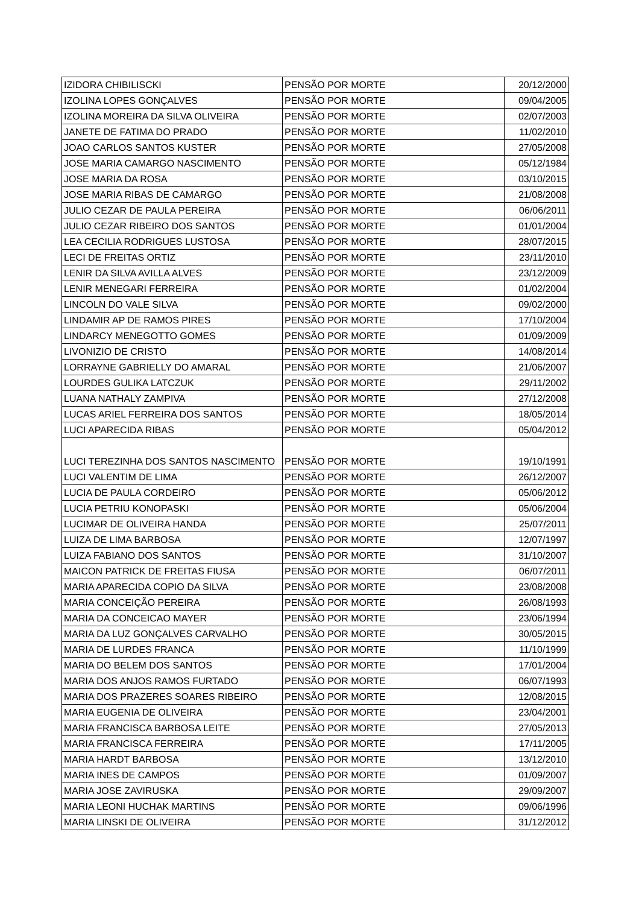| IZIDORA CHIBILISCKI | PENSÃO POR MORTE | 20/12/2000 |
| IZOLINA LOPES GONÇALVES | PENSÃO POR MORTE | 09/04/2005 |
| IZOLINA MOREIRA DA SILVA OLIVEIRA | PENSÃO POR MORTE | 02/07/2003 |
| JANETE DE FATIMA DO PRADO | PENSÃO POR MORTE | 11/02/2010 |
| JOAO CARLOS SANTOS KUSTER | PENSÃO POR MORTE | 27/05/2008 |
| JOSE MARIA CAMARGO NASCIMENTO | PENSÃO POR MORTE | 05/12/1984 |
| JOSE MARIA DA ROSA | PENSÃO POR MORTE | 03/10/2015 |
| JOSE MARIA RIBAS DE CAMARGO | PENSÃO POR MORTE | 21/08/2008 |
| JULIO CEZAR DE PAULA PEREIRA | PENSÃO POR MORTE | 06/06/2011 |
| JULIO CEZAR RIBEIRO DOS SANTOS | PENSÃO POR MORTE | 01/01/2004 |
| LEA CECILIA RODRIGUES LUSTOSA | PENSÃO POR MORTE | 28/07/2015 |
| LECI DE FREITAS ORTIZ | PENSÃO POR MORTE | 23/11/2010 |
| LENIR DA SILVA AVILLA ALVES | PENSÃO POR MORTE | 23/12/2009 |
| LENIR MENEGARI FERREIRA | PENSÃO POR MORTE | 01/02/2004 |
| LINCOLN DO VALE SILVA | PENSÃO POR MORTE | 09/02/2000 |
| LINDAMIR AP DE RAMOS PIRES | PENSÃO POR MORTE | 17/10/2004 |
| LINDARCY MENEGOTTO GOMES | PENSÃO POR MORTE | 01/09/2009 |
| LIVONIZIO DE CRISTO | PENSÃO POR MORTE | 14/08/2014 |
| LORRAYNE GABRIELLY DO AMARAL | PENSÃO POR MORTE | 21/06/2007 |
| LOURDES GULIKA LATCZUK | PENSÃO POR MORTE | 29/11/2002 |
| LUANA NATHALY ZAMPIVA | PENSÃO POR MORTE | 27/12/2008 |
| LUCAS ARIEL FERREIRA DOS SANTOS | PENSÃO POR MORTE | 18/05/2014 |
| LUCI APARECIDA RIBAS | PENSÃO POR MORTE | 05/04/2012 |
| LUCI TEREZINHA DOS SANTOS NASCIMENTO | PENSÃO POR MORTE | 19/10/1991 |
| LUCI VALENTIM DE LIMA | PENSÃO POR MORTE | 26/12/2007 |
| LUCIA DE PAULA CORDEIRO | PENSÃO POR MORTE | 05/06/2012 |
| LUCIA PETRIU KONOPASKI | PENSÃO POR MORTE | 05/06/2004 |
| LUCIMAR DE OLIVEIRA HANDA | PENSÃO POR MORTE | 25/07/2011 |
| LUIZA DE LIMA BARBOSA | PENSÃO POR MORTE | 12/07/1997 |
| LUIZA FABIANO DOS SANTOS | PENSÃO POR MORTE | 31/10/2007 |
| MAICON PATRICK DE FREITAS FIUSA | PENSÃO POR MORTE | 06/07/2011 |
| MARIA APARECIDA COPIO DA SILVA | PENSÃO POR MORTE | 23/08/2008 |
| MARIA CONCEIÇÃO PEREIRA | PENSÃO POR MORTE | 26/08/1993 |
| MARIA DA CONCEICAO MAYER | PENSÃO POR MORTE | 23/06/1994 |
| MARIA DA LUZ GONÇALVES CARVALHO | PENSÃO POR MORTE | 30/05/2015 |
| MARIA DE LURDES FRANCA | PENSÃO POR MORTE | 11/10/1999 |
| MARIA DO BELEM DOS SANTOS | PENSÃO POR MORTE | 17/01/2004 |
| MARIA DOS ANJOS RAMOS FURTADO | PENSÃO POR MORTE | 06/07/1993 |
| MARIA DOS PRAZERES SOARES RIBEIRO | PENSÃO POR MORTE | 12/08/2015 |
| MARIA EUGENIA DE OLIVEIRA | PENSÃO POR MORTE | 23/04/2001 |
| MARIA FRANCISCA BARBOSA LEITE | PENSÃO POR MORTE | 27/05/2013 |
| MARIA FRANCISCA FERREIRA | PENSÃO POR MORTE | 17/11/2005 |
| MARIA HARDT BARBOSA | PENSÃO POR MORTE | 13/12/2010 |
| MARIA INES DE CAMPOS | PENSÃO POR MORTE | 01/09/2007 |
| MARIA JOSE ZAVIRUSKA | PENSÃO POR MORTE | 29/09/2007 |
| MARIA LEONI HUCHAK MARTINS | PENSÃO POR MORTE | 09/06/1996 |
| MARIA LINSKI DE OLIVEIRA | PENSÃO POR MORTE | 31/12/2012 |